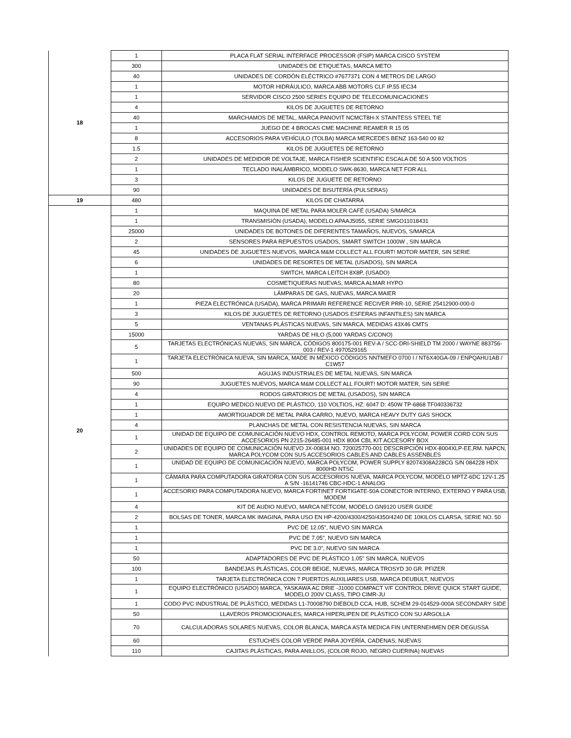| 18 | 1 | PLACA FLAT SERIAL INTERFACE PROCESSOR (FSIP) MARCA CISCO SYSTEM |
| | 300 | UNIDADES DE ETIQUETAS, MARCA METO |
| | 40 | UNIDADES DE CORDÓN ELÉCTRICO #7677371 CON 4 METROS DE LARGO |
| | 1 | MOTOR HIDRÁULICO, MARCA ABB MOTORS CLF IP.55 IEC34 |
| | 1 | SERVIDOR CISCO 2500 SERIES EQUIPO DE TELECOMUNICACIONES |
| | 4 | KILOS DE JUGUETES DE RETORNO |
| | 40 | MARCHAMOS DE METAL, MARCA PANOVIT NCMCT8H-X STAINTESS STEEL TIE |
| | 1 | JUEGO DE 4 BROCAS CME MACHINE REAMER R 15 05 |
| | 8 | ACCESORIOS PARA VEHÍCULO (TOLBA) MARCA MERCEDES BENZ 163-540 00 82 |
| | 1.5 | KILOS DE JUGUETES DE RETORNO |
| | 2 | UNIDADES DE MEDIDOR DE VOLTAJE, MARCA FISHER SCIENTIFIC ESCALA DE 50 A 500 VOLTIOS |
| | 1 | TECLADO INALÁMBRICO, MODELO SWK-8630, MARCA NET FOR ALL |
| | 3 | KILOS DE JUGUETE DE RETORNO |
| | 90 | UNIDADES DE BISUTERÍA (PULSERAS) |
| 19 | 480 | KILOS DE CHATARRA |
| 20 | 1 | MAQUINA DE METAL PARA MOLER CAFÉ (USADA) S/MARCA |
| | 1 | TRANSMISIÓN (USADA), MODELO APAAJ5055, SERIE SMGO11018431 |
| | 25000 | UNIDADES DE BOTONES DE DIFERENTES TAMAÑOS, NUEVOS, S/MARCA |
| | 2 | SENSORES PARA REPUESTOS USADOS, SMART SWITCH 1000W , SIN MARCA |
| | 45 | UNIDADES DE JUGUETES NUEVOS, MARCA M&M COLLECT ALL FOURT! MOTOR MATER, SIN SERIE |
| | 6 | UNIDADES DE RESORTES DE METAL (USADOS), SIN MARCA |
| | 1 | SWITCH, MARCA LEITCH 8X8P, (USADO) |
| | 80 | COSMETIQUERAS NUEVAS, MARCA ALMAR HYPO |
| | 20 | LÁMPARAS DE GAS, NUEVAS, MARCA MAIER |
| | 1 | PIEZA ELECTRÓNICA (USADA), MARCA PRIMARI REFERENCE RECIVER PRR-10, SERIE 25412900-000-0 |
| | 3 | KILOS DE JUGUETES DE RETORNO (USADOS ESFERAS INFANTILES) SIN MARCA |
| | 5 | VENTANAS PLÁSTICAS NUEVAS, SIN MARCA, MEDIDAS 43X46 CMTS |
| | 15000 | YARDAS DE HILO (5,000 YARDAS C/CONO) |
| | 5 | TARJETAS ELECTRÓNICAS NUEVAS, SIN MARCA, CÓDIGOS 800175-001 REV-A / SCC-DRI-SHIELD TM 2000 / WAYNE 883756-003 / REV-1 4970529165 |
| | 1 | TARJETA ELECTRÓNICA NUEVA, SIN MARCA, MADE IN MÉXICO CÓDIGOS NNTMEFO 0700 I / NT6X40GA-09 / ENPQAHU1AB / C1W57 |
| | 500 | AGUJAS INDUSTRIALES DE METAL NUEVAS, SIN MARCA |
| | 90 | JUGUETES NUEVOS, MARCA M&M COLLECT ALL FOURT! MOTOR MATER, SIN SERIE |
| | 4 | RODOS GIRATORIOS DE METAL (USADOS), SIN MARCA |
| | 1 | EQUIPO MEDICO NUEVO DE PLÁSTICO, 110 VOLTIOS, HZ: 6047 D: 450W TP-6868 TF040336732 |
| | 1 | AMORTIGUADOR DE METAL PARA CARRO, NUEVO, MARCA HEAVY DUTY GAS SHOCK |
| | 4 | PLANCHAS DE METAL CON RESISTENCIA NUEVAS, SIN MARCA |
| | 1 | UNIDAD DE EQUIPO DE COMUNICACIÓN NUEVO HDX, CONTROL REMOTO, MARCA POLYCOM, POWER CORD CON SUS ACCESORIOS PN 2215-26485-001 HDX 8004 CBL KIT ACCESORY BOX |
| | 2 | UNIDADES DE EQUIPO DE COMUNICACIÓN NUEVO JX-00834 NO. 720025770-001 DESCRIPCIÓN HDX-8004XLP-EE,RM. NAPCN, MARCA POLYCOM CON SUS ACCESORIOS CABLES AND CABLES ASSENBLES |
| | 1 | UNIDAD DE EQUIPO DE COMUNICACIÓN NUEVO, MARCA POLYCOM, POWER SUPPLY 82074308A228CG S/N 084228 HDX 8000HD NTSC |
| | 1 | CÁMARA PARA COMPUTADORA GIRATORIA CON SUS ACCESORIOS NUEVA, MARCA POLYCOM, MODELO MPTZ-6DC 12V-1.25 A S/N -16141746 CBC-HDC-1 ANALOG |
| | 1 | ACCESORIO PARA COMPUTADORA NUEVO, MARCA FORTINET FORTIGATE-50A CONECTOR INTERNO, EXTERNO Y PARA USB, MODEM |
| | 4 | KIT DE AUDIO NUEVO, MARCA NETCOM, MODELO GN9120 USER GUIDE |
| | 2 | BOLSAS DE TONER, MARCA MK IMAGINA, PARA USO EN HP-4200/4300/4250/4350/4240 DE 10KILOS CLARSA, SERIE NO. 50 |
| | 1 | PVC DE 12.05", NUEVO SIN MARCA |
| | 1 | PVC DE 7.05", NUEVO SIN MARCA |
| | 1 | PVC DE 3.0", NUEVO SIN MARCA |
| | 50 | ADAPTADORES DE PVC DE PLÁSTICO 1.05" SIN MARCA, NUEVOS |
| | 100 | BANDEJAS PLÁSTICAS, COLOR BEIGE, NUEVAS, MARCA TROSYD 30 GR. PFIZER |
| | 1 | TARJETA ELECTRÓNICA CON 7 PUERTOS AUXILIARES USB, MARCA DEUBULT, NUEVOS |
| | 1 | EQUIPO ELECTRÓNICO (USADO) MARCA, YASKAWA AC DRIE -J1000 COMPACT V/F CONTROL DRIVE QUICK START GUIDE, MODELO 200V CLASS, TIPO CIMR-JU |
| | 1 | CODO PVC INDUSTRIAL DE PLÁSTICO, MEDIDAS L1-70008790 DIEBOLD CCA, HUB, SCHEM 29-014529-000A SECONDARY SIDE |
| | 50 | LLAVEROS PROMOCIONALES, MARCA HIPERLIPEN DE PLÁSTICO CON SU ARGOLLA |
| | 70 | CALCULADORAS SOLARES NUEVAS, COLOR BLANCA, MARCA ASTA MEDICA FIN UNTERNEHMEN DER DEGUSSA |
| | 60 | ESTUCHES COLOR VERDE PARA JOYERÍA, CADENAS, NUEVAS |
| | 110 | CAJITAS PLÁSTICAS, PARA ANILLOS, (COLOR ROJO, NEGRO CUERINA) NUEVAS |